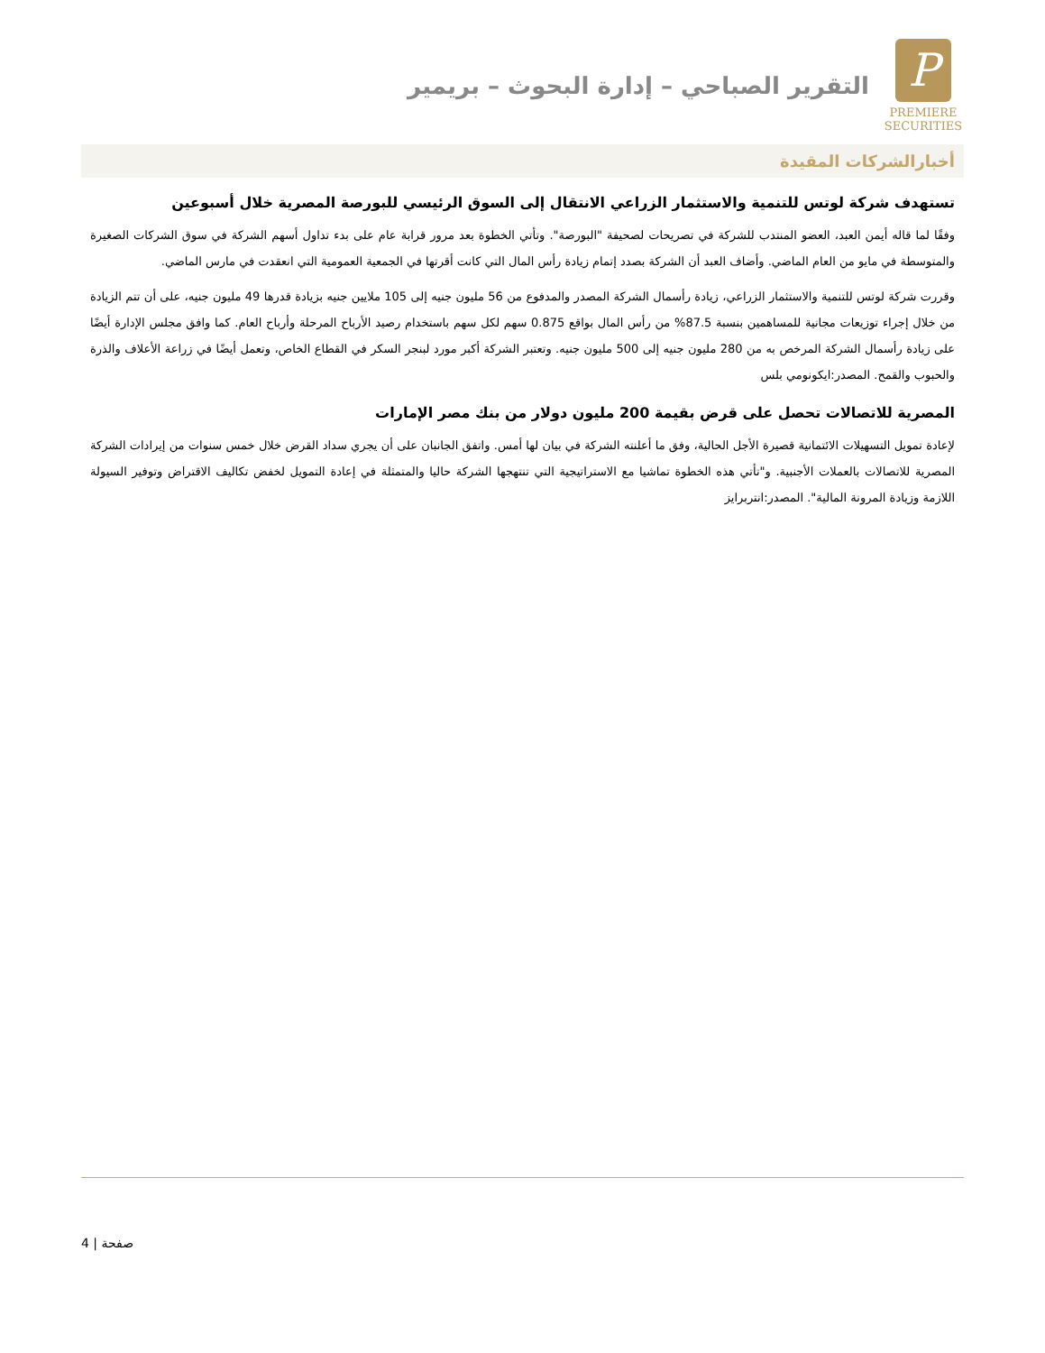P
PREMIERE
SECURITIES
التقرير الصباحي – إدارة البحوث – بريمير
أخبارالشركات المقيدة
تستهدف شركة لوتس للتنمية والاستثمار الزراعي الانتقال إلى السوق الرئيسي للبورصة المصرية خلال أسبوعين
وفقًا لما قاله أيمن العبد، العضو المنتدب للشركة في تصريحات لصحيفة "البورصة". وتأتي الخطوة بعد مرور قرابة عام على بدء تداول أسهم الشركة في سوق الشركات الصغيرة والمتوسطة في مايو من العام الماضي. وأضاف العبد أن الشركة بصدد إتمام زيادة رأس المال التي كانت أقرتها في الجمعية العمومية التي انعقدت في مارس الماضي.
وقررت شركة لوتس للتنمية والاستثمار الزراعي، زيادة رأسمال الشركة المصدر والمدفوع من 56 مليون جنيه إلى 105 ملايين جنيه بزيادة قدرها 49 مليون جنيه، على أن تتم الزيادة من خلال إجراء توزيعات مجانية للمساهمين بنسبة 87.5% من رأس المال بواقع 0.875 سهم لكل سهم باستخدام رصيد الأرباح المرحلة وأرباح العام. كما وافق مجلس الإدارة أيضًا على زيادة رأسمال الشركة المرخص به من 280 مليون جنيه إلى 500 مليون جنيه. وتعتبر الشركة أكبر مورد لبنجر السكر في القطاع الخاص، وتعمل أيضًا في زراعة الأعلاف والذرة والحبوب والقمح. المصدر:ايكونومي بلس
المصرية للاتصالات تحصل على قرض بقيمة 200 مليون دولار من بنك مصر الإمارات
لإعادة تمويل التسهيلات الائتمانية قصيرة الأجل الحالية، وفق ما أعلنته الشركة في بيان لها أمس. واتفق الجانبان على أن يجري سداد القرض خلال خمس سنوات من إيرادات الشركة المصرية للاتصالات بالعملات الأجنبية. و"تأتي هذه الخطوة تماشيا مع الاستراتيجية التي تنتهجها الشركة حاليا والمتمثلة في إعادة التمويل لخفض تكاليف الاقتراض وتوفير السيولة اللازمة وزيادة المرونة المالية". المصدر:انتربرايز
4 | صفحة